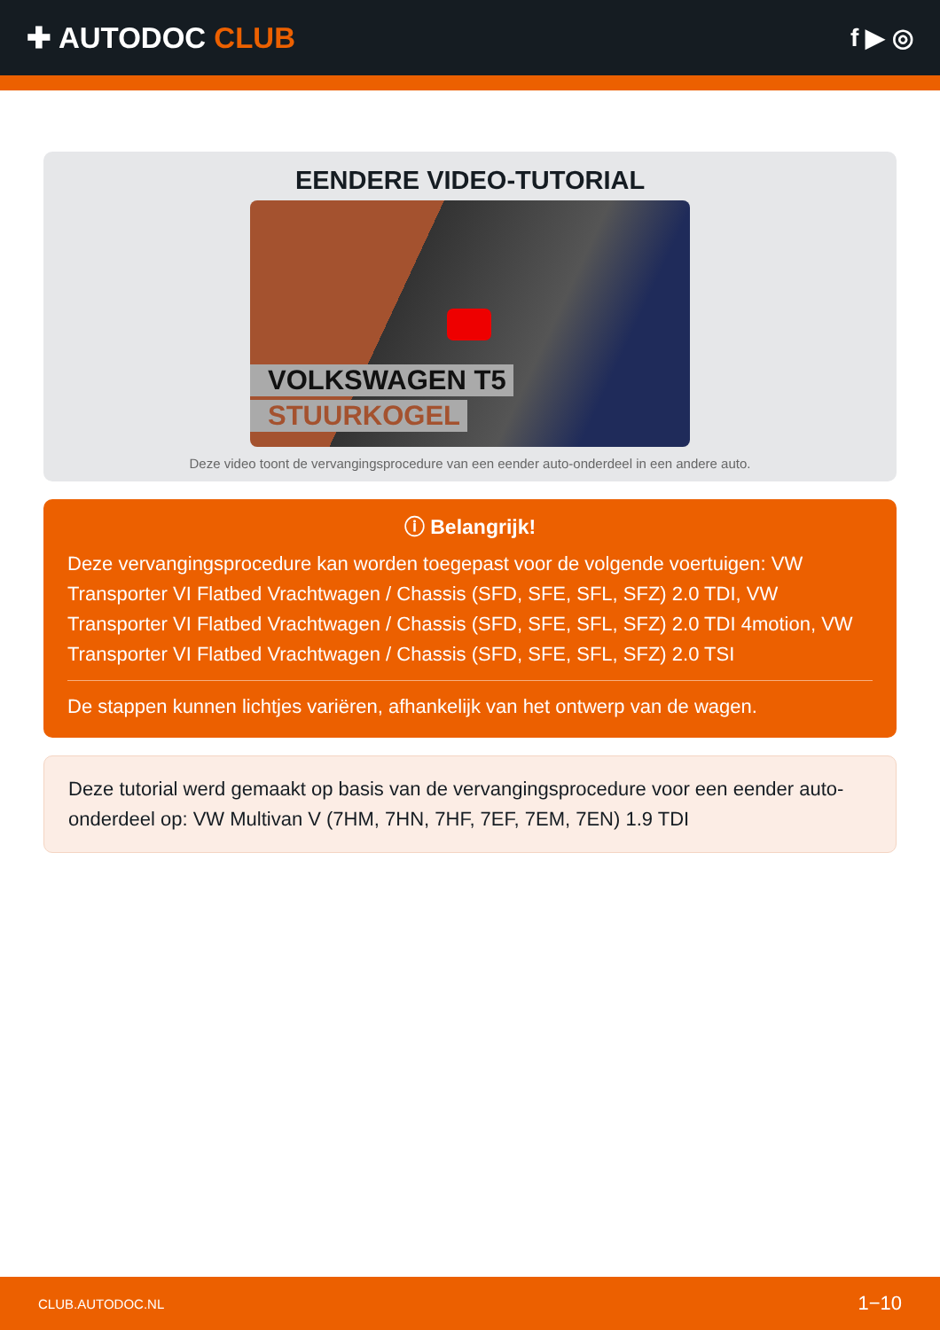✚ AUTODOC CLUB
f ▶ ◎
EENDERE VIDEO-TUTORIAL
VOLKSWAGEN T5
STUURKOGEL
Deze video toont de vervangingsprocedure van een eender auto-onderdeel in een andere auto.
ⓘ Belangrijk!
Deze vervangingsprocedure kan worden toegepast voor de volgende voertuigen: VW Transporter VI Flatbed Vrachtwagen / Chassis (SFD, SFE, SFL, SFZ) 2.0 TDI, VW Transporter VI Flatbed Vrachtwagen / Chassis (SFD, SFE, SFL, SFZ) 2.0 TDI 4motion, VW Transporter VI Flatbed Vrachtwagen / Chassis (SFD, SFE, SFL, SFZ) 2.0 TSI
De stappen kunnen lichtjes variëren, afhankelijk van het ontwerp van de wagen.
Deze tutorial werd gemaakt op basis van de vervangingsprocedure voor een eender auto-onderdeel op: VW Multivan V (7HM, 7HN, 7HF, 7EF, 7EM, 7EN) 1.9 TDI
CLUB.AUTODOC.NL 1−10